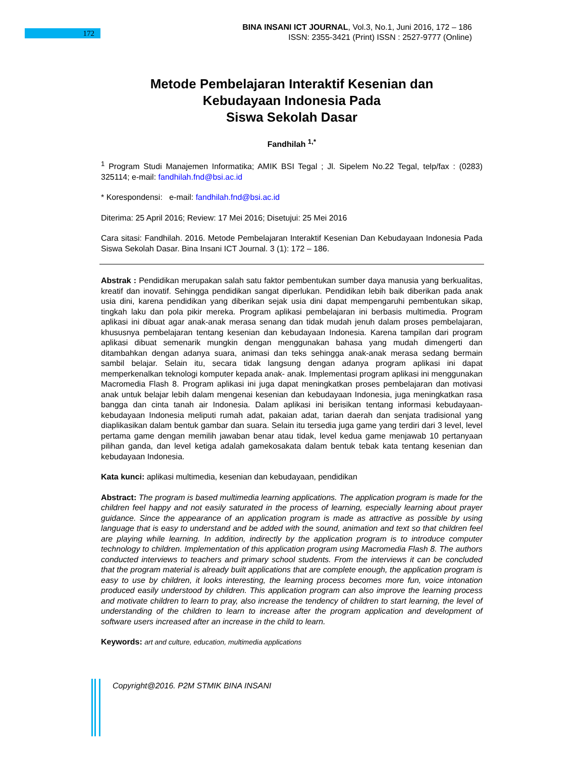172
BINA INSANI ICT JOURNAL, Vol.3, No.1, Juni 2016, 172 – 186
ISSN: 2355-3421 (Print) ISSN : 2527-9777 (Online)
Metode Pembelajaran Interaktif Kesenian dan
Kebudayaan Indonesia Pada
Siswa Sekolah Dasar
Fandhilah <sup>1,*</sup>
<sup>1</sup> Program Studi Manajemen Informatika; AMIK BSI Tegal ; Jl. Sipelem No.22 Tegal, telp/fax : (0283) 325114; e-mail: fandhilah.fnd@bsi.ac.id
* Korespondensi: e-mail: fandhilah.fnd@bsi.ac.id
Diterima: 25 April 2016; Review: 17 Mei 2016; Disetujui: 25 Mei 2016
Cara sitasi: Fandhilah. 2016. Metode Pembelajaran Interaktif Kesenian Dan Kebudayaan Indonesia Pada Siswa Sekolah Dasar. Bina Insani ICT Journal. 3 (1): 172 – 186.
Abstrak : Pendidikan merupakan salah satu faktor pembentukan sumber daya manusia yang berkualitas, kreatif dan inovatif. Sehingga pendidikan sangat diperlukan. Pendidikan lebih baik diberikan pada anak usia dini, karena pendidikan yang diberikan sejak usia dini dapat mempengaruhi pembentukan sikap, tingkah laku dan pola pikir mereka. Program aplikasi pembelajaran ini berbasis multimedia. Program aplikasi ini dibuat agar anak-anak merasa senang dan tidak mudah jenuh dalam proses pembelajaran, khususnya pembelajaran tentang kesenian dan kebudayaan Indonesia. Karena tampilan dari program aplikasi dibuat semenarik mungkin dengan menggunakan bahasa yang mudah dimengerti dan ditambahkan dengan adanya suara, animasi dan teks sehingga anak-anak merasa sedang bermain sambil belajar. Selain itu, secara tidak langsung dengan adanya program aplikasi ini dapat memperkenalkan teknologi komputer kepada anak- anak. Implementasi program aplikasi ini menggunakan Macromedia Flash 8. Program aplikasi ini juga dapat meningkatkan proses pembelajaran dan motivasi anak untuk belajar lebih dalam mengenai kesenian dan kebudayaan Indonesia, juga meningkatkan rasa bangga dan cinta tanah air Indonesia. Dalam aplikasi ini berisikan tentang informasi kebudayaan-kebudayaan Indonesia meliputi rumah adat, pakaian adat, tarian daerah dan senjata tradisional yang diaplikasikan dalam bentuk gambar dan suara. Selain itu tersedia juga game yang terdiri dari 3 level, level pertama game dengan memilih jawaban benar atau tidak, level kedua game menjawab 10 pertanyaan pilihan ganda, dan level ketiga adalah gamekosakata dalam bentuk tebak kata tentang kesenian dan kebudayaan Indonesia.
Kata kunci: aplikasi multimedia, kesenian dan kebudayaan, pendidikan
Abstract: The program is based multimedia learning applications. The application program is made for the children feel happy and not easily saturated in the process of learning, especially learning about prayer guidance. Since the appearance of an application program is made as attractive as possible by using language that is easy to understand and be added with the sound, animation and text so that children feel are playing while learning. In addition, indirectly by the application program is to introduce computer technology to children. Implementation of this application program using Macromedia Flash 8. The authors conducted interviews to teachers and primary school students. From the interviews it can be concluded that the program material is already built applications that are complete enough, the application program is easy to use by children, it looks interesting, the learning process becomes more fun, voice intonation produced easily understood by children. This application program can also improve the learning process and motivate children to learn to pray, also increase the tendency of children to start learning, the level of understanding of the children to learn to increase after the program application and development of software users increased after an increase in the child to learn.
Keywords: art and culture, education, multimedia applications
Copyright@2016. P2M STMIK BINA INSANI